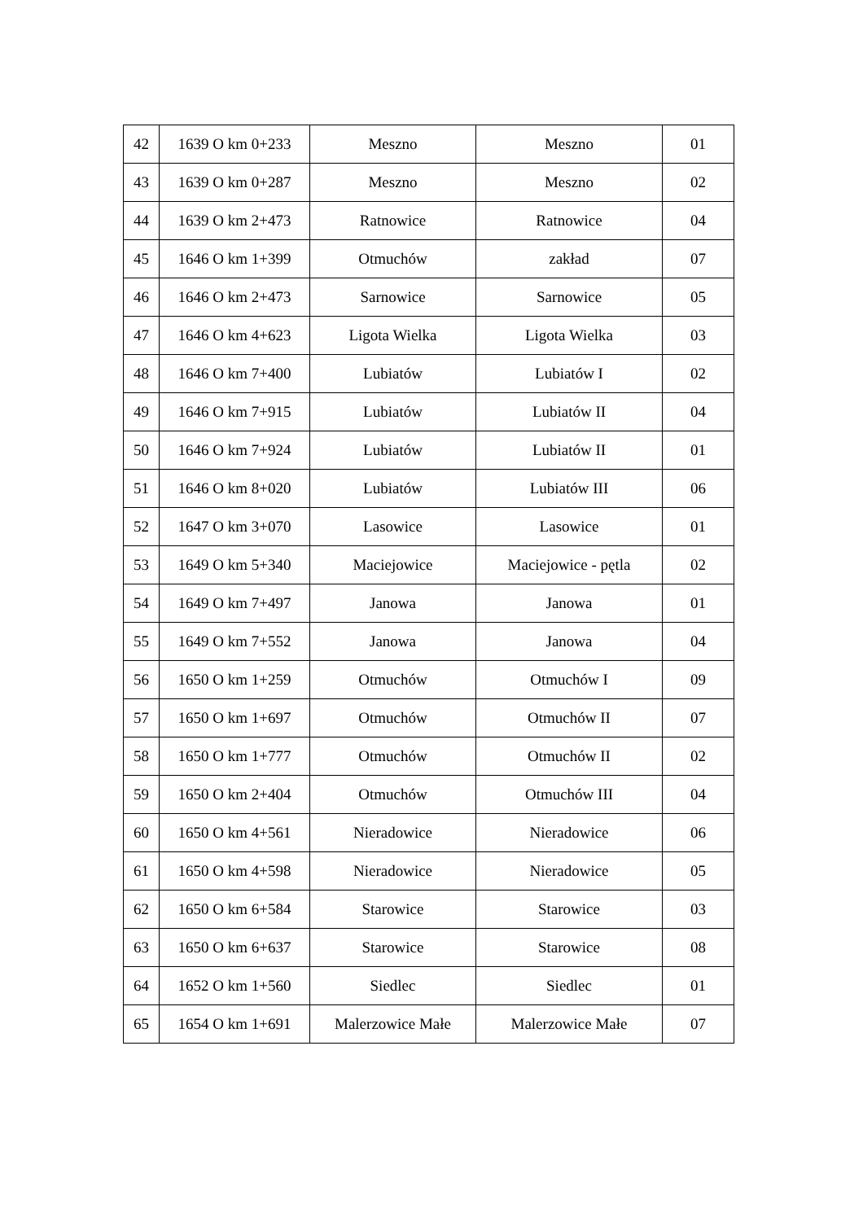| 42 | 1639 O km 0+233 | Meszno | Meszno | 01 |
| 43 | 1639 O km 0+287 | Meszno | Meszno | 02 |
| 44 | 1639 O km 2+473 | Ratnowice | Ratnowice | 04 |
| 45 | 1646 O km 1+399 | Otmuchów | zakład | 07 |
| 46 | 1646 O km 2+473 | Sarnowice | Sarnowice | 05 |
| 47 | 1646 O km 4+623 | Ligota Wielka | Ligota Wielka | 03 |
| 48 | 1646 O km 7+400 | Lubiatów | Lubiatów I | 02 |
| 49 | 1646 O km 7+915 | Lubiatów | Lubiatów II | 04 |
| 50 | 1646 O km 7+924 | Lubiatów | Lubiatów II | 01 |
| 51 | 1646 O km 8+020 | Lubiatów | Lubiatów III | 06 |
| 52 | 1647 O km 3+070 | Lasowice | Lasowice | 01 |
| 53 | 1649 O km 5+340 | Maciejowice | Maciejowice - pętla | 02 |
| 54 | 1649 O km 7+497 | Janowa | Janowa | 01 |
| 55 | 1649 O km 7+552 | Janowa | Janowa | 04 |
| 56 | 1650 O km 1+259 | Otmuchów | Otmuchów I | 09 |
| 57 | 1650 O km 1+697 | Otmuchów | Otmuchów II | 07 |
| 58 | 1650 O km 1+777 | Otmuchów | Otmuchów II | 02 |
| 59 | 1650 O km 2+404 | Otmuchów | Otmuchów III | 04 |
| 60 | 1650 O km 4+561 | Nieradowice | Nieradowice | 06 |
| 61 | 1650 O km 4+598 | Nieradowice | Nieradowice | 05 |
| 62 | 1650 O km 6+584 | Starowice | Starowice | 03 |
| 63 | 1650 O km 6+637 | Starowice | Starowice | 08 |
| 64 | 1652 O km 1+560 | Siedlec | Siedlec | 01 |
| 65 | 1654 O km 1+691 | Malerzowice Małe | Malerzowice Małe | 07 |